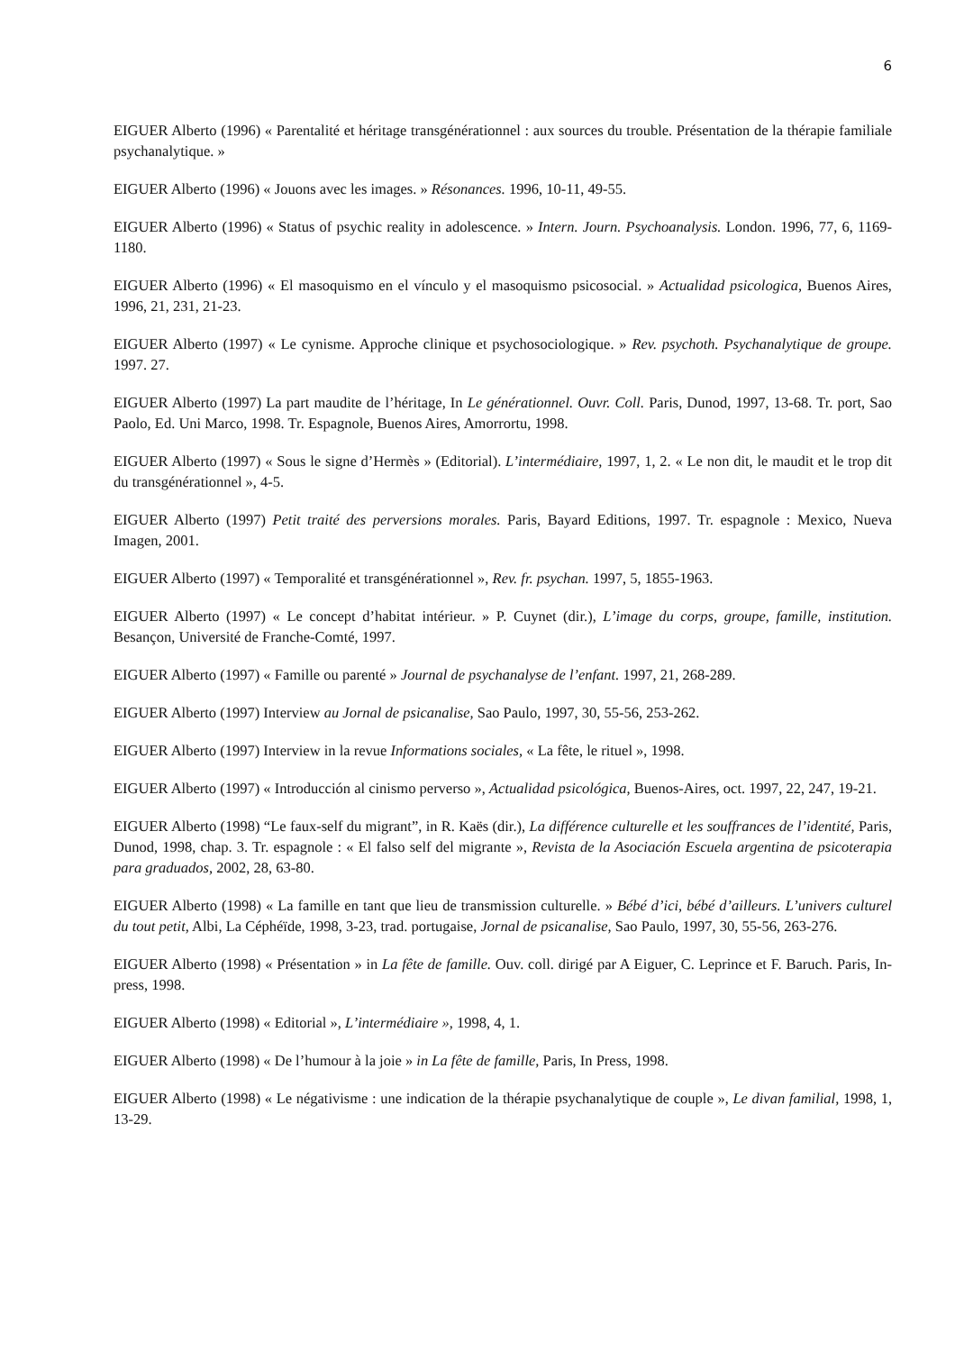6
EIGUER Alberto (1996) « Parentalité et héritage transgénérationnel : aux sources du trouble. Présentation de la thérapie familiale psychanalytique. »
EIGUER Alberto (1996) « Jouons avec les images. » Résonances. 1996, 10-11, 49-55.
EIGUER Alberto (1996) « Status of psychic reality in adolescence. » Intern. Journ. Psychoanalysis. London. 1996, 77, 6, 1169-1180.
EIGUER Alberto (1996) « El masoquismo en el vínculo y el masoquismo psicosocial. » Actualidad psicologica, Buenos Aires, 1996, 21, 231, 21-23.
EIGUER Alberto (1997) « Le cynisme. Approche clinique et psychosociologique. » Rev. psychoth. Psychanalytique de groupe. 1997. 27.
EIGUER Alberto (1997) La part maudite de l’héritage, In Le générationnel. Ouvr. Coll. Paris, Dunod, 1997, 13-68. Tr. port, Sao Paolo, Ed. Uni Marco, 1998. Tr. Espagnole, Buenos Aires, Amorrortu, 1998.
EIGUER Alberto (1997) « Sous le signe d’Hermès » (Editorial). L’intermédiaire, 1997, 1, 2. « Le non dit, le maudit et le trop dit du transgénérationnel », 4-5.
EIGUER Alberto (1997) Petit traité des perversions morales. Paris, Bayard Editions, 1997. Tr. espagnole : Mexico, Nueva Imagen, 2001.
EIGUER Alberto (1997) « Temporalité et transgénérationnel », Rev. fr. psychan. 1997, 5, 1855-1963.
EIGUER Alberto (1997) « Le concept d’habitat intérieur. » P. Cuynet (dir.), L’image du corps, groupe, famille, institution. Besançon, Université de Franche-Comté, 1997.
EIGUER Alberto (1997) « Famille ou parenté » Journal de psychanalyse de l’enfant. 1997, 21, 268-289.
EIGUER Alberto (1997) Interview au Jornal de psicanalise, Sao Paulo, 1997, 30, 55-56, 253-262.
EIGUER Alberto (1997) Interview in la revue Informations sociales, « La fête, le rituel », 1998.
EIGUER Alberto (1997) « Introducción al cinismo perverso », Actualidad psicológica, Buenos-Aires, oct. 1997, 22, 247, 19-21.
EIGUER Alberto (1998) “Le faux-self du migrant”, in R. Kaës (dir.), La différence culturelle et les souffrances de l’identité, Paris, Dunod, 1998, chap. 3. Tr. espagnole : « El falso self del migrante », Revista de la Asociación Escuela argentina de psicoterapia para graduados, 2002, 28, 63-80.
EIGUER Alberto (1998) « La famille en tant que lieu de transmission culturelle. » Bébé d’ici, bébé d’ailleurs. L’univers culturel du tout petit, Albi, La Céphéïde, 1998, 3-23, trad. portugaise, Jornal de psicanalise, Sao Paulo, 1997, 30, 55-56, 263-276.
EIGUER Alberto (1998) « Présentation » in La fête de famille. Ouv. coll. dirigé par A Eiguer, C. Leprince et F. Baruch. Paris, In-press, 1998.
EIGUER Alberto (1998) « Editorial », L’intermédiaire », 1998, 4, 1.
EIGUER Alberto (1998) « De l’humour à la joie » in La fête de famille, Paris, In Press, 1998.
EIGUER Alberto (1998) « Le négativisme : une indication de la thérapie psychanalytique de couple », Le divan familial, 1998, 1, 13-29.